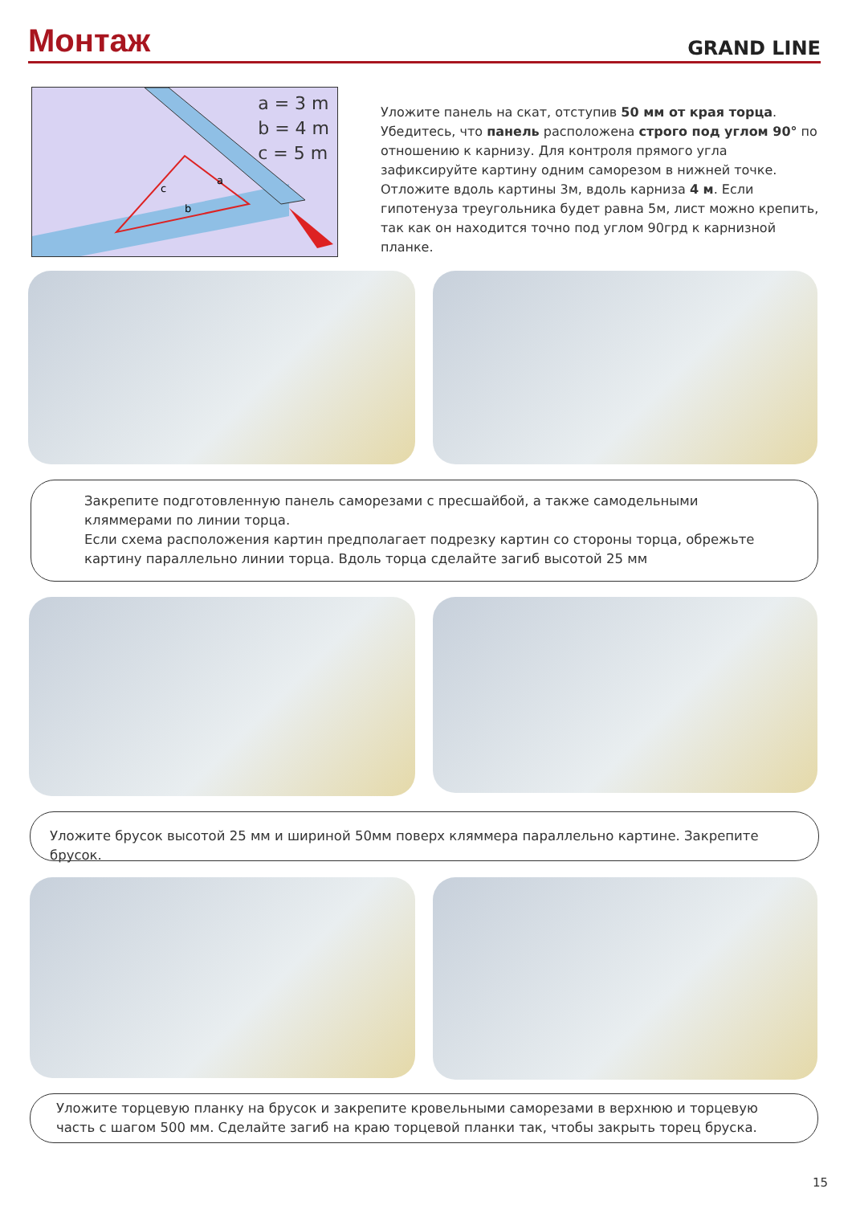Монтаж
GRAND LINE
a = 3 m
b = 4 m
c = 5 m
a
c
b
Уложите панель на скат, отступив 50 мм от края торца. Убедитесь, что панель расположена строго под углом 90° по отношению к карнизу. Для контроля прямого угла зафиксируйте картину одним саморезом в нижней точке. Отложите вдоль картины 3м, вдоль карниза 4 м. Если гипотенуза треугольника будет равна 5м, лист можно крепить, так как он находится точно под углом 90грд к карнизной планке.
Закрепите подготовленную панель саморезами с пресшайбой, а также самодельными кляммерами по линии торца.
Если схема расположения картин предполагает подрезку картин со стороны торца, обрежьте картину параллельно линии торца. Вдоль торца сделайте загиб высотой 25 мм
Уложите брусок высотой 25 мм и шириной 50мм поверх кляммера параллельно картине. Закрепите брусок.
Уложите торцевую планку на брусок и закрепите кровельными саморезами в верхнюю и торцевую часть с шагом 500 мм. Сделайте загиб на краю торцевой планки так, чтобы закрыть торец бруска.
15